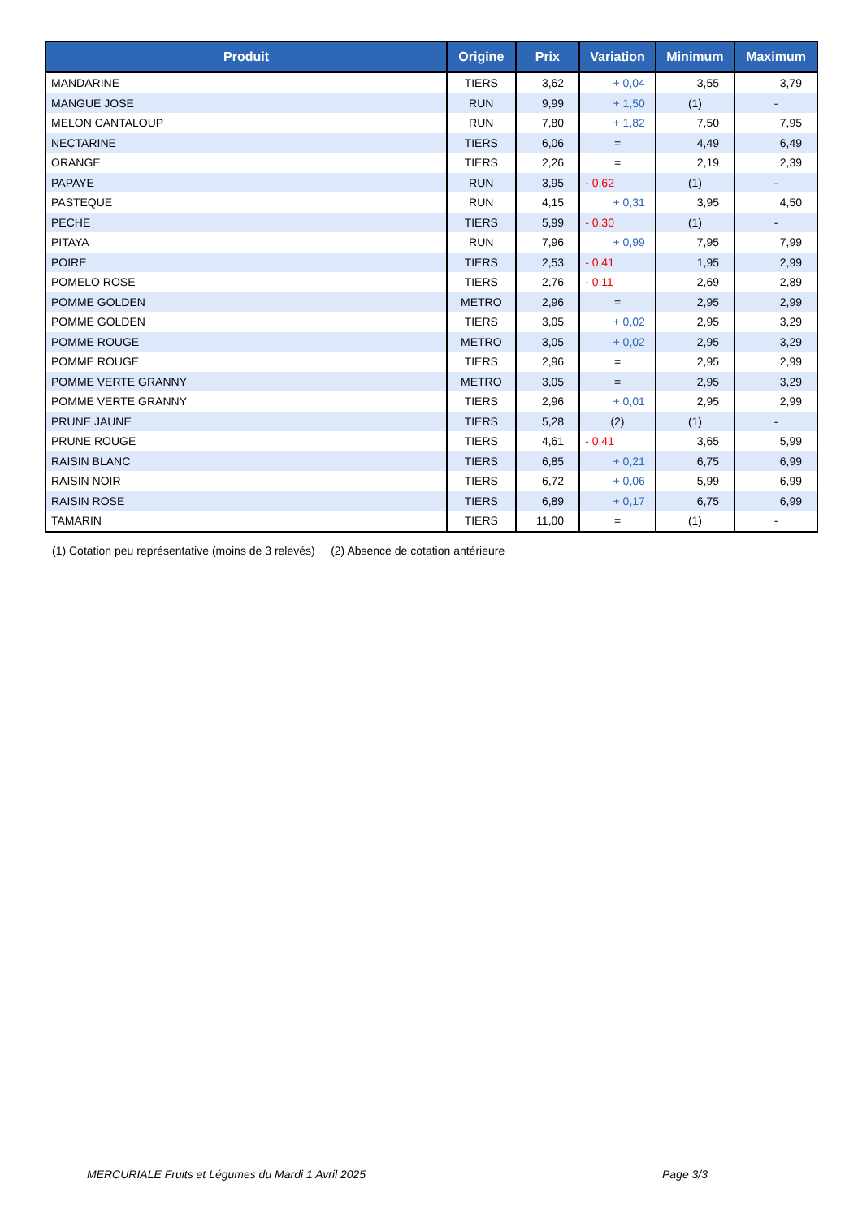| Produit | Origine | Prix | Variation | Minimum | Maximum |
| --- | --- | --- | --- | --- | --- |
| MANDARINE | TIERS | 3,62 | + 0,04 | 3,55 | 3,79 |
| MANGUE JOSE | RUN | 9,99 | + 1,50 | (1) | - |
| MELON CANTALOUP | RUN | 7,80 | + 1,82 | 7,50 | 7,95 |
| NECTARINE | TIERS | 6,06 | = | 4,49 | 6,49 |
| ORANGE | TIERS | 2,26 | = | 2,19 | 2,39 |
| PAPAYE | RUN | 3,95 | - 0,62 | (1) | - |
| PASTEQUE | RUN | 4,15 | + 0,31 | 3,95 | 4,50 |
| PECHE | TIERS | 5,99 | - 0,30 | (1) | - |
| PITAYA | RUN | 7,96 | + 0,99 | 7,95 | 7,99 |
| POIRE | TIERS | 2,53 | - 0,41 | 1,95 | 2,99 |
| POMELO ROSE | TIERS | 2,76 | - 0,11 | 2,69 | 2,89 |
| POMME GOLDEN | METRO | 2,96 | = | 2,95 | 2,99 |
| POMME GOLDEN | TIERS | 3,05 | + 0,02 | 2,95 | 3,29 |
| POMME ROUGE | METRO | 3,05 | + 0,02 | 2,95 | 3,29 |
| POMME ROUGE | TIERS | 2,96 | = | 2,95 | 2,99 |
| POMME VERTE GRANNY | METRO | 3,05 | = | 2,95 | 3,29 |
| POMME VERTE GRANNY | TIERS | 2,96 | + 0,01 | 2,95 | 2,99 |
| PRUNE JAUNE | TIERS | 5,28 | (2) | (1) | - |
| PRUNE ROUGE | TIERS | 4,61 | - 0,41 | 3,65 | 5,99 |
| RAISIN BLANC | TIERS | 6,85 | + 0,21 | 6,75 | 6,99 |
| RAISIN NOIR | TIERS | 6,72 | + 0,06 | 5,99 | 6,99 |
| RAISIN ROSE | TIERS | 6,89 | + 0,17 | 6,75 | 6,99 |
| TAMARIN | TIERS | 11,00 | = | (1) | - |
(1) Cotation peu représentative (moins de 3 relevés) (2) Absence de cotation antérieure
MERCURIALE Fruits et Légumes du Mardi 1 Avril 2025
Page 3/3